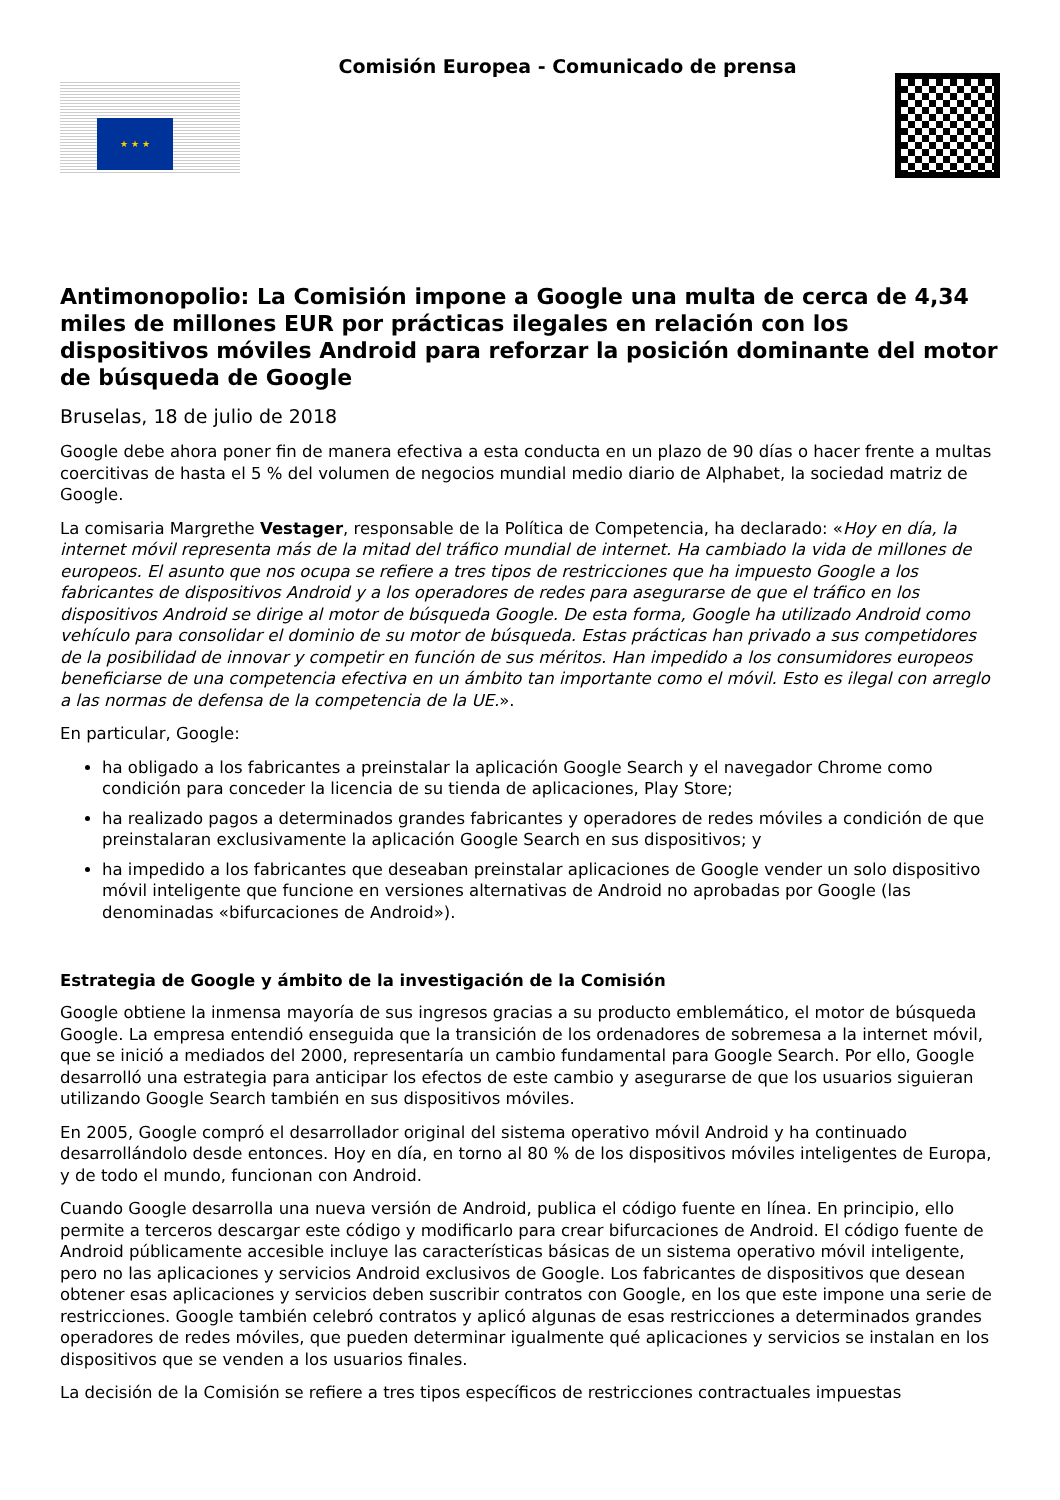★ ★ ★
Comisión Europea - Comunicado de prensa
Antimonopolio: La Comisión impone a Google una multa de cerca de 4,34 miles de millones EUR por prácticas ilegales en relación con los dispositivos móviles Android para reforzar la posición dominante del motor de búsqueda de Google
Bruselas, 18 de julio de 2018
Google debe ahora poner fin de manera efectiva a esta conducta en un plazo de 90 días o hacer frente a multas coercitivas de hasta el 5 % del volumen de negocios mundial medio diario de Alphabet, la sociedad matriz de Google.
La comisaria Margrethe Vestager, responsable de la Política de Competencia, ha declarado: «Hoy en día, la internet móvil representa más de la mitad del tráfico mundial de internet. Ha cambiado la vida de millones de europeos. El asunto que nos ocupa se refiere a tres tipos de restricciones que ha impuesto Google a los fabricantes de dispositivos Android y a los operadores de redes para asegurarse de que el tráfico en los dispositivos Android se dirige al motor de búsqueda Google. De esta forma, Google ha utilizado Android como vehículo para consolidar el dominio de su motor de búsqueda. Estas prácticas han privado a sus competidores de la posibilidad de innovar y competir en función de sus méritos. Han impedido a los consumidores europeos beneficiarse de una competencia efectiva en un ámbito tan importante como el móvil. Esto es ilegal con arreglo a las normas de defensa de la competencia de la UE.».
En particular, Google:
ha obligado a los fabricantes a preinstalar la aplicación Google Search y el navegador Chrome como condición para conceder la licencia de su tienda de aplicaciones, Play Store;
ha realizado pagos a determinados grandes fabricantes y operadores de redes móviles a condición de que preinstalaran exclusivamente la aplicación Google Search en sus dispositivos; y
ha impedido a los fabricantes que deseaban preinstalar aplicaciones de Google vender un solo dispositivo móvil inteligente que funcione en versiones alternativas de Android no aprobadas por Google (las denominadas «bifurcaciones de Android»).
Estrategia de Google y ámbito de la investigación de la Comisión
Google obtiene la inmensa mayoría de sus ingresos gracias a su producto emblemático, el motor de búsqueda Google. La empresa entendió enseguida que la transición de los ordenadores de sobremesa a la internet móvil, que se inició a mediados del 2000, representaría un cambio fundamental para Google Search. Por ello, Google desarrolló una estrategia para anticipar los efectos de este cambio y asegurarse de que los usuarios siguieran utilizando Google Search también en sus dispositivos móviles.
En 2005, Google compró el desarrollador original del sistema operativo móvil Android y ha continuado desarrollándolo desde entonces. Hoy en día, en torno al 80 % de los dispositivos móviles inteligentes de Europa, y de todo el mundo, funcionan con Android.
Cuando Google desarrolla una nueva versión de Android, publica el código fuente en línea. En principio, ello permite a terceros descargar este código y modificarlo para crear bifurcaciones de Android. El código fuente de Android públicamente accesible incluye las características básicas de un sistema operativo móvil inteligente, pero no las aplicaciones y servicios Android exclusivos de Google. Los fabricantes de dispositivos que desean obtener esas aplicaciones y servicios deben suscribir contratos con Google, en los que este impone una serie de restricciones. Google también celebró contratos y aplicó algunas de esas restricciones a determinados grandes operadores de redes móviles, que pueden determinar igualmente qué aplicaciones y servicios se instalan en los dispositivos que se venden a los usuarios finales.
La decisión de la Comisión se refiere a tres tipos específicos de restricciones contractuales impuestas